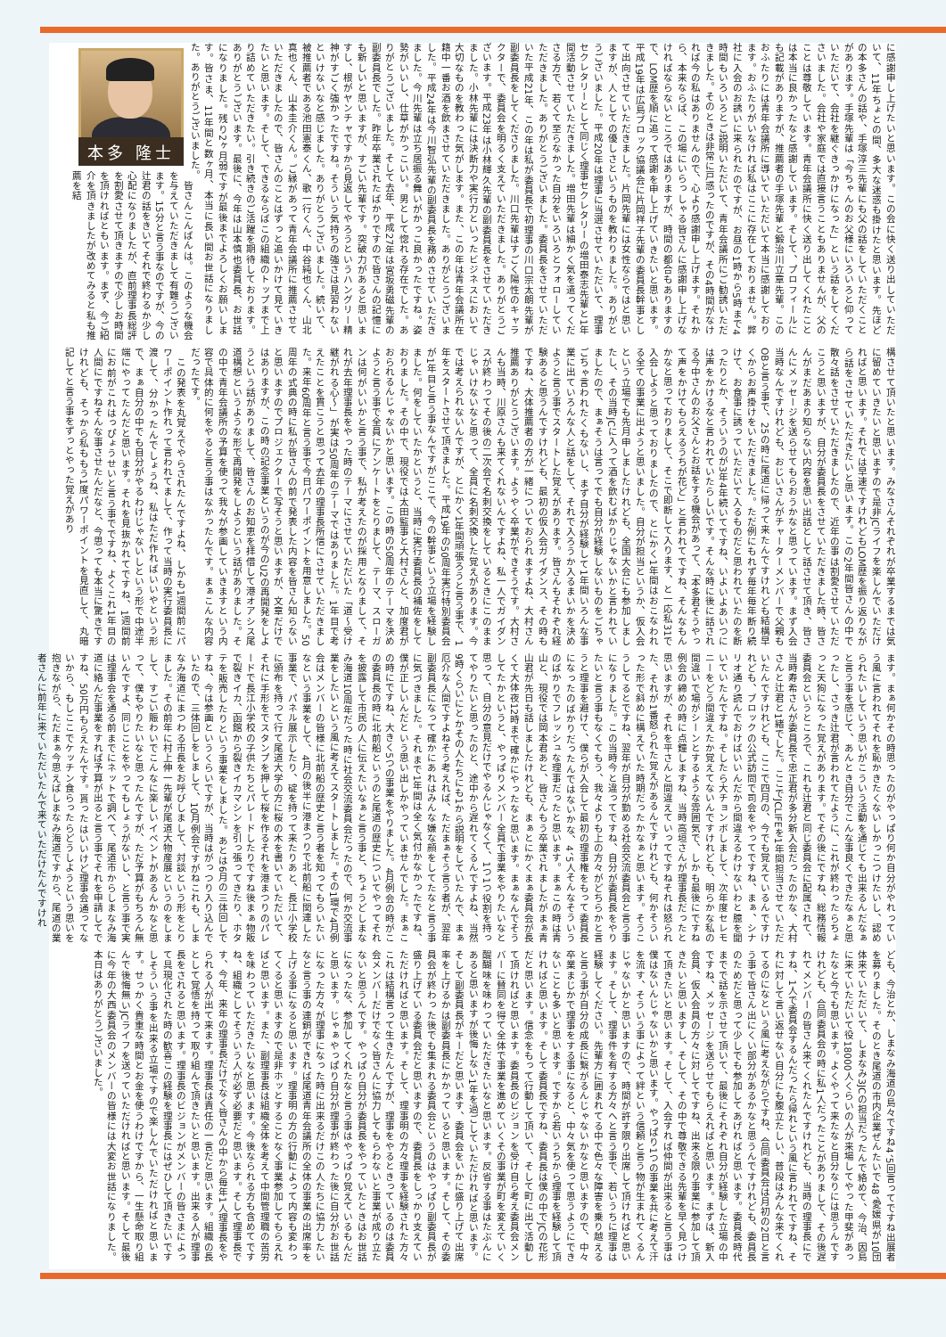に感謝申し上げたいと思います。この会に快く送り出していただいて、11年ちょとの間、多大な迷惑も掛けたと思います。先ほどの本多さんの話や、手塚淳三先輩にも父の話をしていただくことがあります。手塚先輩は「今ちゃんのお父様にいろいろと仰っていただいて、会社を継ぐきっかけになった」という話をしてくださいました。会社や家庭では直接言うこともありませんが、父のことは尊敬しています。青年会議所に快く送り出してくれたことは本当に良かったなと感謝しています。そして、プロフィールにも記載がありますが、推薦者の手塚先輩と鍛治川立章先輩。このおふたりには青年会議所に導いていただいて本当に感謝しております。おふたりがいなければ私はここに存在しておりません。弊社に入会のお誘いに来られたのですが、お昼の1時から5時まで4時間もいろいろとご説明いただいて、青年会議所にご勧誘いただきました。そのときは非常に戸惑ったのですが、その4時間がなければ今の私はありませんので、心より感謝申し上げます。それから、本来ならば、この場にいらっしゃる皆さんに感謝申し上げなければならないところではありますが、時間の都合もありますので、LOM歴を順に追って感謝を申し上げていきたいと思います。平成19年は広島ブロック協議会に片岡祥子先輩の委員長幹事として出向させていただきました。片岡先輩には女性ならではと思いますが、人としての優しさというものを教わりました。ありがとうございました。平成20年は理事に当選させていただいて、理事セクレタリーとして同じく理事セクレタリーの増田泰志先輩と1年間活動させていただきました。増田先輩は細かく気を遣ってくださる方で、若くて至らなかった自分をいろいろとフォローしていただきました。ありがとうございました。委員長をさせていただいた平成21年、この年は私が委員長で初理事の川口宗太朗先輩が副委員長をしてくださりました。川口先輩はすごく陽性のキャラクターで、委員会を明るく支えていただきました。ありがとうございます。平成23年は小林輝久先輩の副委員長をさせていただきました。小林先輩には決断力や実行力といったビジネスにおいて大切なものを教わった気がします。また、この年は青年会議所在籍中一番お酒を飲まさせていただきました。ありがとうございました。平成24年は今川智弘先輩の副委員長を務めさせていただきました。今川先輩は立ち居振る舞いがかっこ良かったですね。姿勢がいいし、仕草がかっこいい。男として惚れる存在でした。ありがとうございました。そして去年、平成27年は宮坂勇磁先輩の副委員長でした。昨年卒業されたばかりですので皆さんの記憶にも新しいと思いますが、すごい先輩です。突破力があると思いますし、根がヤンチャですから見返してやろうというハングリー精神がすごく強かったですね。そういう気持ちの強さは見習わないといけないなと感じました。ありがとうございました。続いて、被推薦者である池田憲泰くん、歌一行くん、中谷純也くん、山北真也くん、山本圭介くん。ご縁があって青年会議所に推薦させていただきましたので、皆さんのことはずっと追いかけて見ていきたいと思います。そして、できるならばこの組織のトップまで上り詰めていただきたい。引き続きのご活躍を期待しております。ありがとうございます。最後に、今年は山本慎也委員長、お世話になりました。残り2ヶ月弱ですが最後までよろしくお願いします。皆さま、11年間と数ヶ月、本当に長い間お世話になりました。ありがとうございました。
本多 隆士
　皆さんこんばんは。このような機会を与えていただきまして有難うございます。15分と言う事なのですが、今の辻君の話をきいてそれで終わるか少し心配になりましたが、直前理事長総評を割愛させて頂きますので少しお時間を頂ければともいます。まず、今ご紹介を頂きましたが改めてみると私も推薦を結
構させて頂いたと思います。みなさんそれぞれが卒業するまでは気に留めていきたいと思いますので是非JCライフを楽しんでいただければと思います。それでは早速ですけれどもLOM歴を振り返りながら話をさせていただきたいと思います。この2年間皆さんの中で散々話をさせていただきましたので、近年の事は割愛させていただこうと思いますが、自分が委員長をさせていただきました時、皆さんがまだあまり知らない内容を思い出話として話させて頂き、皆さんにメッセージを送らせてもらおうかなと思っています。まず入会当時なんですけれども、おじいさんがチャーターメンバーで父親もOBと言う事で、25の時に尾道に帰って来たんですけれども結構早くからお声掛けをいただきました。ただ例にもれず毎年毎年断り続けて、お食事に誘っていただいて入るものだと思われていたのを断ったりとか、そういうのが3年4年続いてですね、いよいよあいつには声をかけるなと言われていたらしいです。そんな時に後に話される今中さんのお父さんとお話をする機会があって、「本多君そうやって声をかけてもらえるうちが花ど」と言われてですね、そんなもんかなと思っておりまして、そこで即断して入ります、と一応私31で入会しようと思っておりましたので、とにかく1年間はおこなわれる全ての事業に出ようと思いました。自分が担当というか、仮入会という立場でも先月申しましたけれども、全国大会にも参加しましたし、その当時JCに入って酒を飲むばかりじゃないかと言われていましたので、まぁそうは言ってでも自分が経験しないものをごちゃごちゃ言われたくもないし、まず自分が経験して1年間いろんな事業に出ていろんな人と話をして、それで入ろうか入るまいかを決めようと言う事でスタートした覚えがあります。皆さんもそれぞれ経験あると思うんですけれども、最初の仮入会ガイダンス、その時もですね、大体推薦者の方が一緒についておられますよね、大村さん推薦ありがとうございます。ようやく卒業ができそうです。大村さんも当時、川原さんも来てくれないんですよね、私一人でガイダンスが終わってその後の二次会で名刺交換をしているときにこのままじゃいけないなと思って、全員に名刺交換した覚えがあります。今では考えられないんですが、とにかく1年間頑張ろうと言う事で、1年をスタートさせて頂きました。平成19年の50周年実行特別委員会が1年目と言う事なんですがここで、今の幹事という立場を経験しました。何をしていたかというと、当時に実行委員長の補佐をしておりました。その中で、現役では太田監事と大村さんと、加度君がおられるんじゃないかと思います。この時の50周年のテーマを決めようと言う事で全員にアンケートをとりまして、テーマ、スローガンは何がいいかと言う事で、私が考えたのが採用となりまして、それが去年理事長をやった時のテーマにさせていただいた「道〜受け継がれる心〜」が実は50周年のテーマではありました。1年目で考えたことを貫こうと思って去年の理事長所信にさせていただきました。来年60周年と言う事で今日パワーポイントを用意しました。50周年の式典の時に私が皆さんの前で発表した内容を皆さん知らないと思いますのでプロジェクターで写そうと思いますが、文章だけではありますが、この時の記念事業というのが今のU2の再開発をしようという話がありまして、皆さんのお知恵を拝借して港オアシス尾道構想というような形で再開発をしようという話がありました。その中で青年会議所の予算を使って我々が参画していきますという内容で具体的に何をやると言う事はなかったんです。まぁこんな内容だったです。
　この発表を丸覚えでやらされたんですよね、しかも1週間前にパワーポイント作れって言われてまして、作って当時の実行委員長に渡して、分かったんでしょうね、私はただ作ればいいやという形で、まぁ自分の中でも自分がやるわけじゃないしという形で中途半端にやってたんだと思います。それを見抜かれてですね、1週間前にお前がこれはっぴょうせいと言う事でですね、よくこれ1年目の人間にですねそんな事させたんだなと、今思っても本当に驚きですけれども、そっから私ももう1度パワーポイントを見直して、丸暗記してと言う事をずっとやった覚えがあり
ます。まぁ何かその時思ったのがやっぱり何か自分がやれっていう風に言われてそれを恥かきたくないしかっこつけたいし、認められたいしていう思いがこういう活動を通じても出来るんだなぁと言う事を感じて、あんとき自分でこんな事良くできたなぁと思ったし、さっき辻君が言われてたように、これが終わったらちょっと天狗になった覚えがあります。でその後にですね、総務情報委員会というところで、これも辻君と同じ委員会に配属されて、当時寿希さんが委員長で忠正君が多分新入会だったのかな、大村さんと辻君と1緒でした。ここでJCLIFEを1年間担当させていただいたんですけれども、ここで四月の、今でも覚えているんですけれども、ブロックの公式訪問で司会をやってですね、まぁ、シナリオ通り読んでおけばいいんだから間違えるわけないわと臆を聞いていたんですね。そしたら大チョンボしまして、次年度セレモニーをどう間違えたか覚えてないんですけれども、明らかな私の間違いで場がシーンとするような雰囲気で、しかも最後にですね例会の締めの時に点鐘しますね、当時高垣さんが理事長だったと思いますが、それを平さんと間違えていってですねそれは怒られた、それが1番怒られた覚えがあるんですけれども、何かそういった形で斜めに構えていた時期だったかなぁと思います。そうこうしてるとですね、翌年が自分が勤める社会交流委員会と言う事になりました。この当時今と違ってですね、自分が委員長をやりたいと言う事もなくてもう、我々よりも上の方々がどちらかと言うと理事を避けて、僕らが入会して最初の理事権をもって委員長になったのばかりだったんではないかな、4、5人そんなそういうのばかりでフレッシュな理事だったと思います。まぁこの時は青山と、現役では岡本君あと、皆さんもう卒業されましたがまぁ青山君が先日も話しましたけれども、まぁとにかくまぁ委員会が長くて大体夜12時まで確かにやったなと思います。まぁなんでそうしてたかというと、やっぱりメンバー全員で事業をやりたいなと思って、自分の意見だけでやるんじゃなくて、1つ1つ役割を持ってやりたいと思ったのと、途中から遅れてくるんですよね、当然9時くらいにとかその人たちにも1から説明をしていたんで、まぁ厄介な人間ですよねそう考えれば、ただまぁそう言う者が、翌年副委員長になって確かにあれはみんな嫌な顔をしてたなと言う事に気づきました。それまで1年間は全く気付かなかったですね、僕が正しいんだという思い出しかやっていませんでした。まぁこの時にですね、大きく5つの事業をやりました。4月例会の時がこの委員長の時に北前船というのと尾道の歴史についてやってそれを披露して市民の人に伝えたいなぁと言う事と、ちょうどしまなみ海道10周年だった時に社会交流委員会だったので、何か交流事業をしたいという風に考えてスタートしました。その1環で4月例会はメンバーの皆様に北前船の歴史と言う者を知ってもらいたいなという事業をして、4月の後半に港まつりで北前船に関連した事業で、パネル展示したり、碇を持って来たりあと、長江小学校に頒布を持って行て尾道大学の方に桜の木を書いていただいて、それに手形をでスタンプを押して桜を作るそれを港まつりのパレードで長江小学校の子供たちとパレードしたりですね後まぁ物販で裂きイカ、函館から裂きイカマシンを引っ張ってきたり、ホタテを販売したりという事業をしました。あとは6月の三体回しですね、今は参画というくらいですが、当時はがっつり入り込んでいたので、三体回しをしまして、10月例会ですがねこれも、しまなみ海道にまつわる市長をお呼びしまして、対談という形をとりました。その前年に村上伸一先輩が尾道大物産展というのをしまして、すごい賑わいでこんなに楽しいイベントがあるんかなと思って、僕もやりたいなと思ったんですが、ただ予算がもちろん無いんですよ、同じことをやってもしょうがないし、と言う事で実は理事会を通る前までにネットで調べて、尾道市からしまなみ海道に絡んだ事業をすれば予算が出ると言う事でそれを申請してですね、50万円もらえたんです。貰ったはいいけど理事会通ってないから、もしここでケッチン食らったらどうしようという思いを抱きながら、ただまぁ今思えばしまなみ海道ですから、尾道の業者さんに前年に来ていただいたんで来ていただけたんですけれ
ども、今治とか、しまなみ海道の島々ですね4、5回言ってですね出展者を募りました。そのとき尾道の市内企業ぜんたいで48、愛媛県が10団体来ていただいて、しまなみ3JCの担当だったんで絡めて、今治、因島に来ていただいて役18000人くらいの人が来場してやった甲斐があったなと今でも思います。よくやって来たなと自分なりには思うんですけれども、合同委員会の時に私1人だったことがありまして、その後遅れてメンバーの皆さん来てくれたんですけれども、当時の理事長にですね、1人で委員会するんだったら帰れという風に言われてですね、それに対して言い返せない自分にも腹立たしい、普段はみんな来てくれてるのになという風に考えながらですね、合同委員会は月初の2日と言う事で皆さん出にくい部分があるかなと思うんですけれども、委員長のためだと思って少しでも参加してあげればと思います。委員長時代までで話を示させて頂いて、最後にそれぞれ自分が経験した立場の中ですね、メッセージを送らせてもらえればと思います。まずは、新入会員、仮入会員の方々に対してですね、出来る限り事業に参加して頂きたいと思いますし、そして、その中で尊敬できる先輩を早く見つけて頂きたいと思います。そして、入会すれば仲間が出来ると言う事は僕はないんじゃないかと思います。やっぱり1つの事業を共に考えて汗を流す、そういう事によって絆という信頼と言う物が生まれてくるんじゃないかと思いますので、時間が許す限り出席して頂ければと思います。そして、理事件を有する方々へと言う事で、若いうちに理事は経験してください。先輩方に囲まれてる中で色々な障害を乗り越えると言う事が自分の成長に繋がるんじゃないかなと思いますので、中々卒業まじかで理事をする事になると、中々気を使って思うようにできないことも多いと思います。ですから若いうちから理事を経験して頂ければと思います。そして委員長ですね、委員長は僕の中でJCの花形だと思います。信念をもって行動して頂いて、そして町に出て活動して頂ければと思います。委員長のビジョンを受け自ら考え委員会メンバーに賛同を得て全体で事業を進めていくその事業が町を変えていく醍醐味を味わっていただきたいなと思います。反省する事はたぶんにあると思いますが後悔しない1年を過ごしていただければと思います。そして副委員長がキーだと思います、委員会をいかに盛り上げて出席率を上げるかは副委員長にかかっていると思います。そして、その委員会が終わった後でも集まれる委員会というのはやっぱり副委員長が盛り上げている委員会だと思いますので、委員長をしっかり支えていただければと思います。そして、理事明の方々理事を経験された方々これは結構言って生きたんですが、理事をやるときっているのは委員会メンバーだけでなく皆さんに協力してもらわないと事業が成り立たないと思うんです。やっぱり自分が委員長をやっていたときはお世話になったな、参加してくれたなと言う事はやっぱり覚えているもんだと思います。じゃぁやっぱり自分が理事が終わった後に自分がお世話になった方々が理事になった時に出来るだけこの人たちに協力したいなと言う事の連鎖ができれば尾道青年会議所の全体の事業の出席率を上げる事になると思います。理事明の方の行動によって内容も変わってくると思いますので是非ホッとすることなく事業参加してもらえればと思います。また、副理事長は組織全体を考えて中間管理職の苦労を味わっていただきたいなと思います。今後なられる方も含めてですね、組織としてそういう人が必ず必要だと思います。そして理事長です、今年、来年の理事長だけでなく皆さんの中から毎年1人理事長をやられる人が出て来ます。理事長は責任の一言だと思います。組織の長として覚悟を持って取り組んで頂きたいと思います。出来る人が理事長をされると思います。理事長のビジョンがメンバーの皆さまによって具現化された時の歓喜この経験を理事長にはぜひして頂きたいですしそういう事を出来る立場ですので楽しんでいただければと思います。せっかく貴重な時間とお金を使うわけですから、一生懸命取り組んで後悔無いJCライフを送っていただければと思います。そして最後に今年の大西委員会のメンバーの皆様には大変お世話になりました。本日はありがとうございました。